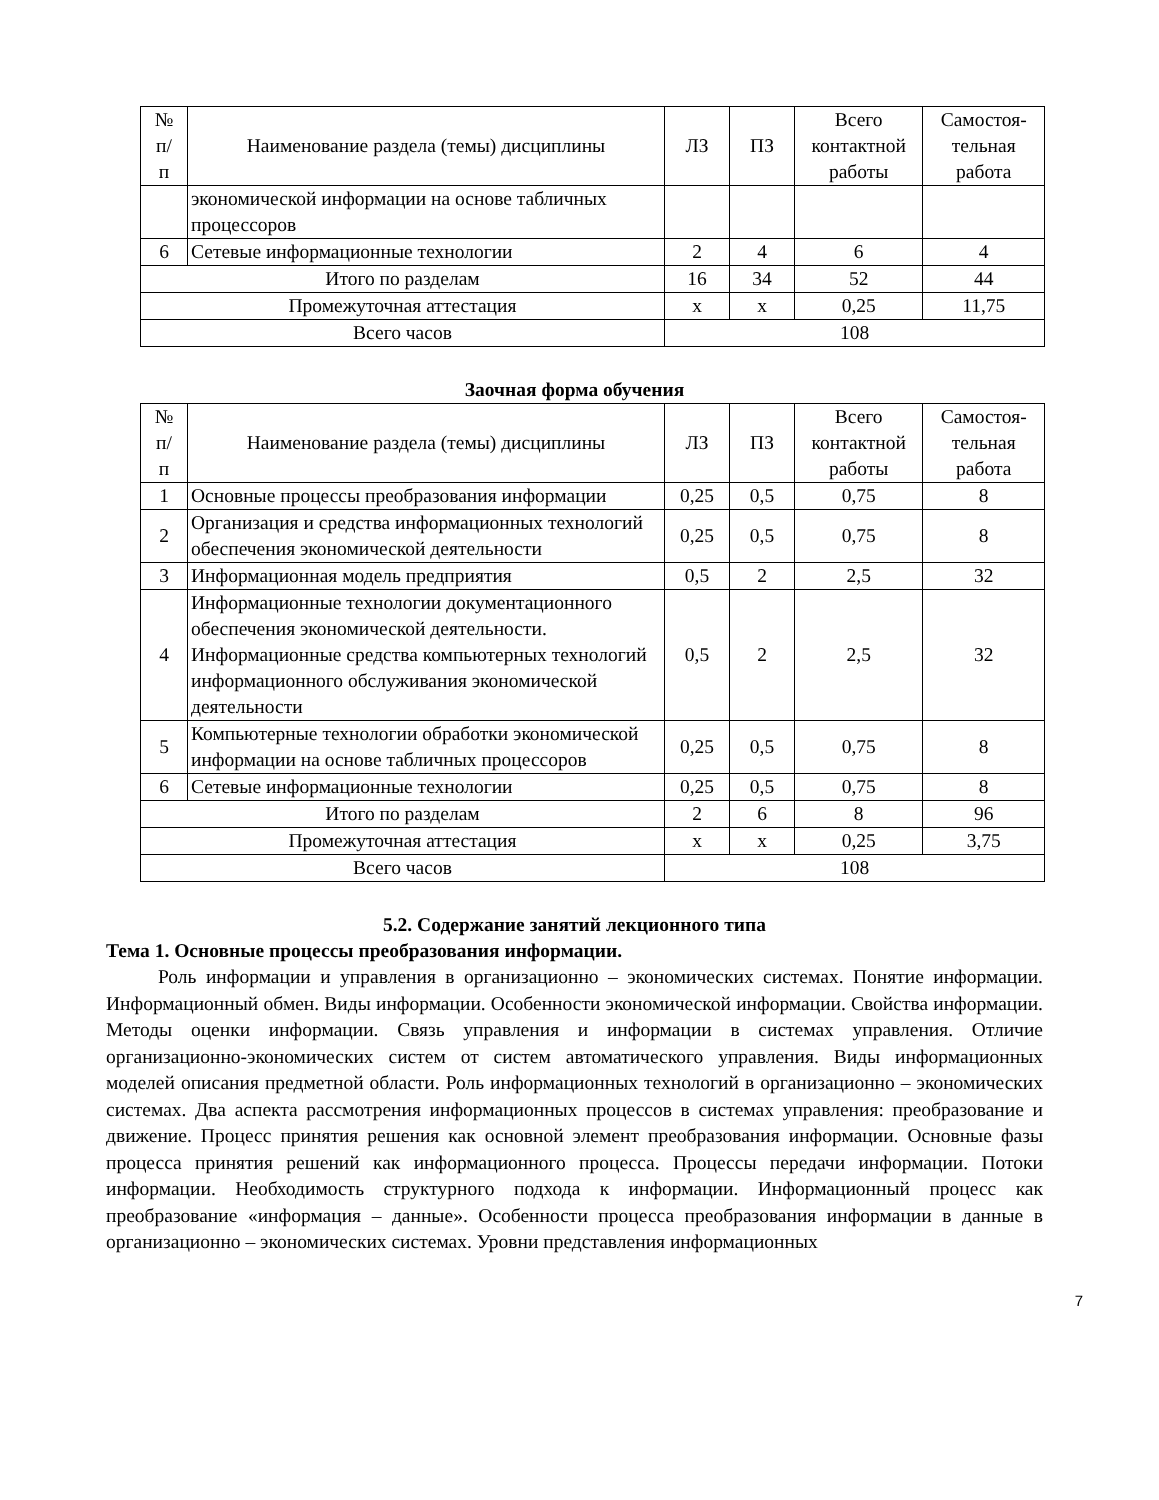| № п/ п | Наименование раздела (темы) дисциплины | ЛЗ | ПЗ | Всего контактной работы | Самостоя-тельная работа |
| --- | --- | --- | --- | --- | --- |
| | экономической информации на основе табличных процессоров | | | | |
| 6 | Сетевые информационные технологии | 2 | 4 | 6 | 4 |
| Итого по разделам | | 16 | 34 | 52 | 44 |
| Промежуточная аттестация | | х | х | 0,25 | 11,75 |
| Всего часов | | 108 | | | |
Заочная форма обучения
| № п/ п | Наименование раздела (темы) дисциплины | ЛЗ | ПЗ | Всего контактной работы | Самостоя-тельная работа |
| --- | --- | --- | --- | --- | --- |
| 1 | Основные процессы преобразования информации | 0,25 | 0,5 | 0,75 | 8 |
| 2 | Организация и средства информационных технологий обеспечения экономической деятельности | 0,25 | 0,5 | 0,75 | 8 |
| 3 | Информационная модель предприятия | 0,5 | 2 | 2,5 | 32 |
| 4 | Информационные технологии документационного обеспечения экономической деятельности. Информационные средства компьютерных технологий информационного обслуживания экономической деятельности | 0,5 | 2 | 2,5 | 32 |
| 5 | Компьютерные технологии обработки экономической информации на основе табличных процессоров | 0,25 | 0,5 | 0,75 | 8 |
| 6 | Сетевые информационные технологии | 0,25 | 0,5 | 0,75 | 8 |
| Итого по разделам | | 2 | 6 | 8 | 96 |
| Промежуточная аттестация | | х | х | 0,25 | 3,75 |
| Всего часов | | 108 | | | |
5.2. Содержание занятий лекционного типа
Тема 1. Основные процессы преобразования информации.
Роль информации и управления в организационно – экономических системах. Понятие информации. Информационный обмен. Виды информации. Особенности экономической информации. Свойства информации. Методы оценки информации. Связь управления и информации в системах управления. Отличие организационно-экономических систем от систем автоматического управления. Виды информационных моделей описания предметной области. Роль информационных технологий в организационно – экономических системах. Два аспекта рассмотрения информационных процессов в системах управления: преобразование и движение. Процесс принятия решения как основной элемент преобразования информации. Основные фазы процесса принятия решений как информационного процесса. Процессы передачи информации. Потоки информации. Необходимость структурного подхода к информации. Информационный процесс как преобразование «информация – данные». Особенности процесса преобразования информации в данные в организационно – экономических системах. Уровни представления информационных
7